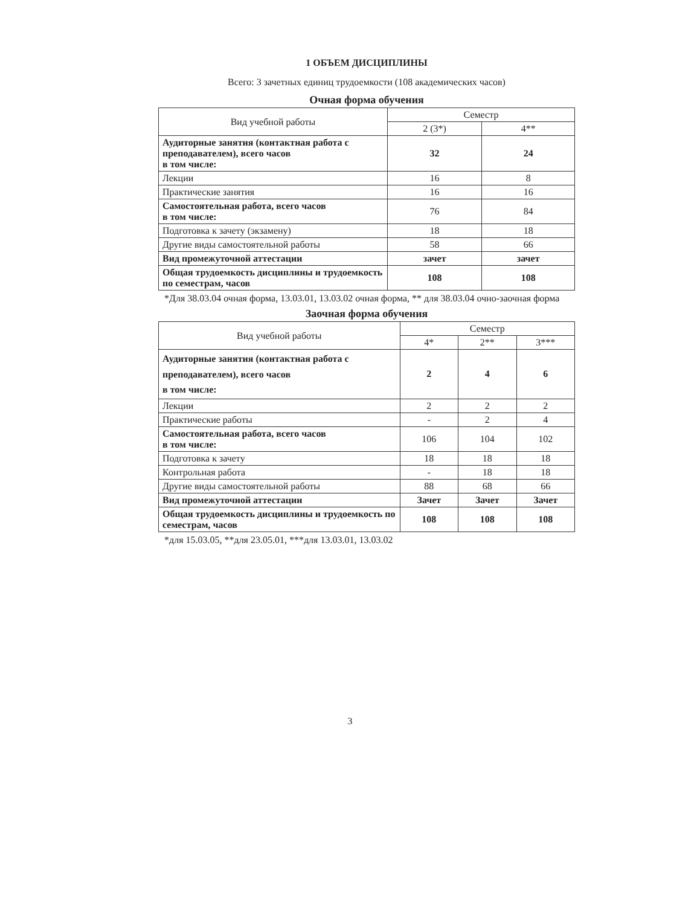1 ОБЪЕМ ДИСЦИПЛИНЫ
Всего: 3 зачетных единиц трудоемкости (108 академических часов)
Очная форма обучения
| Вид учебной работы | Семестр | |
| --- | --- | --- |
| | 2 (3*) | 4** |
| Аудиторные занятия (контактная работа с преподавателем), всего часов в том числе: | 32 | 24 |
| Лекции | 16 | 8 |
| Практические занятия | 16 | 16 |
| Самостоятельная работа, всего часов в том числе: | 76 | 84 |
| Подготовка к зачету (экзамену) | 18 | 18 |
| Другие виды самостоятельной работы | 58 | 66 |
| Вид промежуточной аттестации | зачет | зачет |
| Общая трудоемкость дисциплины и трудоемкость по семестрам, часов | 108 | 108 |
*Для 38.03.04 очная форма, 13.03.01, 13.03.02 очная форма, ** для 38.03.04 очно-заочная форма
Заочная форма обучения
| Вид учебной работы | Семестр | | |
| --- | --- | --- | --- |
| | 4* | 2** | 3*** |
| Аудиторные занятия (контактная работа с преподавателем), всего часов в том числе: | 2 | 4 | 6 |
| Лекции | 2 | 2 | 2 |
| Практические работы | - | 2 | 4 |
| Самостоятельная работа, всего часов в том числе: | 106 | 104 | 102 |
| Подготовка к зачету | 18 | 18 | 18 |
| Контрольная работа | - | 18 | 18 |
| Другие виды самостоятельной работы | 88 | 68 | 66 |
| Вид промежуточной аттестации | Зачет | Зачет | Зачет |
| Общая трудоемкость дисциплины и трудоемкость по семестрам, часов | 108 | 108 | 108 |
*для 15.03.05, **для 23.05.01, ***для 13.03.01, 13.03.02
3